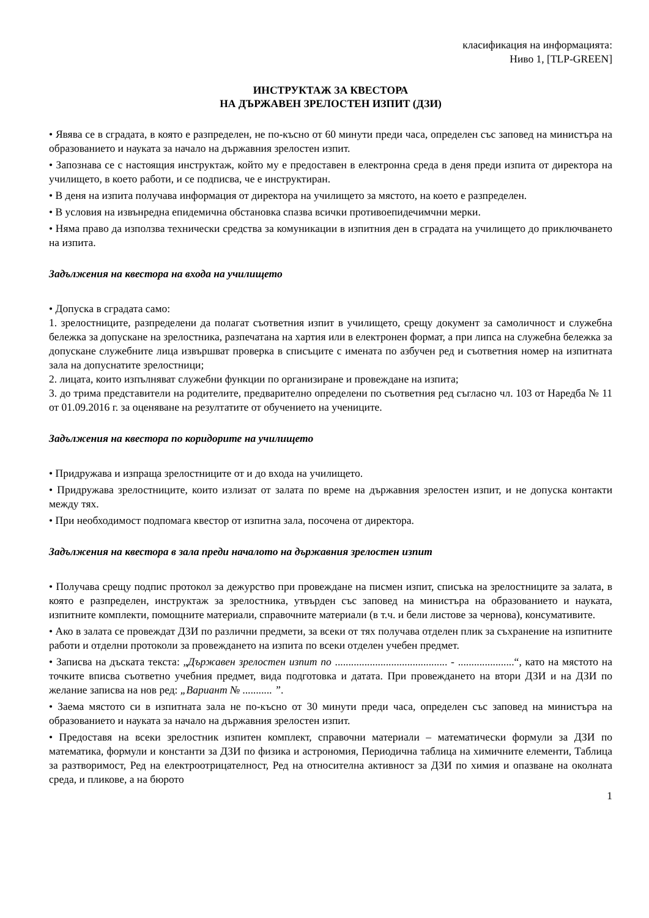класификация на информацията:
Ниво 1, [TLP-GREEN]
ИНСТРУКТАЖ ЗА КВЕСТОРА
НА ДЪРЖАВЕН ЗРЕЛОСТЕН ИЗПИТ (ДЗИ)
• Явява се в сградата, в която е разпределен, не по-късно от 60 минути преди часа, определен със заповед на министъра на образованието и науката за начало на държавния зрелостен изпит.
• Запознава се с настоящия инструктаж, който му е предоставен в електронна среда в деня преди изпита от директора на училището, в което работи, и се подписва, че е инструктиран.
• В деня на изпита получава информация от директора на училището за мястото, на което е разпределен.
• В условия на извънредна епидемична обстановка спазва всички противоепидечимчни мерки.
• Няма право да използва технически средства за комуникации в изпитния ден в сградата на училището до приключването на изпита.
Задължения на квестора на входа на училището
• Допуска в сградата само:
1. зрелостниците, разпределени да полагат съответния изпит в училището, срещу документ за самоличност и служебна бележка за допускане на зрелостника, разпечатана на хартия или в електронен формат, а при липса на служебна бележка за допускане служебните лица извършват проверка в списъците с имената по азбучен ред и съответния номер на изпитната зала на допуснатите зрелостници;
2. лицата, които изпълняват служебни функции по организиране и провеждане на изпита;
3. до трима представители на родителите, предварително определени по съответния ред съгласно чл. 103 от Наредба № 11 от 01.09.2016 г. за оценяване на резултатите от обучението на учениците.
Задължения на квестора по коридорите на училището
• Придружава и изпраща зрелостниците от и до входа на училището.
• Придружава зрелостниците, които излизат от залата по време на държавния зрелостен изпит, и не допуска контакти между тях.
• При необходимост подпомага квестор от изпитна зала, посочена от директора.
Задължения на квестора в зала преди началото на държавния зрелостен изпит
• Получава срещу подпис протокол за дежурство при провеждане на писмен изпит, списъка на зрелостниците за залата, в която е разпределен, инструктаж за зрелостника, утвърден със заповед на министъра на образованието и науката, изпитните комплекти, помощните материали, справочните материали (в т.ч. и бели листове за чернова), консумативите.
• Ако в залата се провеждат ДЗИ по различни предмети, за всеки от тях получава отделен плик за съхранение на изпитните работи и отделни протоколи за провеждането на изпита по всеки отделен учебен предмет.
• Записва на дъската текста: „Държавен зрелостен изпит по .......................................... - .....................“, като на мястото на точките вписва съответно учебния предмет, вида подготовка и датата. При провеждането на втори ДЗИ и на ДЗИ по желание записва на нов ред: „Вариант № ........... ”.
• Заема мястото си в изпитната зала не по-късно от 30 минути преди часа, определен със заповед на министъра на образованието и науката за начало на държавния зрелостен изпит.
• Предоставя на всеки зрелостник изпитен комплект, справочни материали – математически формули за ДЗИ по математика, формули и константи за ДЗИ по физика и астрономия, Периодична таблица на химичните елементи, Таблица за разтворимост, Ред на електроотрицателност, Ред на относителна активност за ДЗИ по химия и опазване на околната среда, и пликове, а на бюрото
1